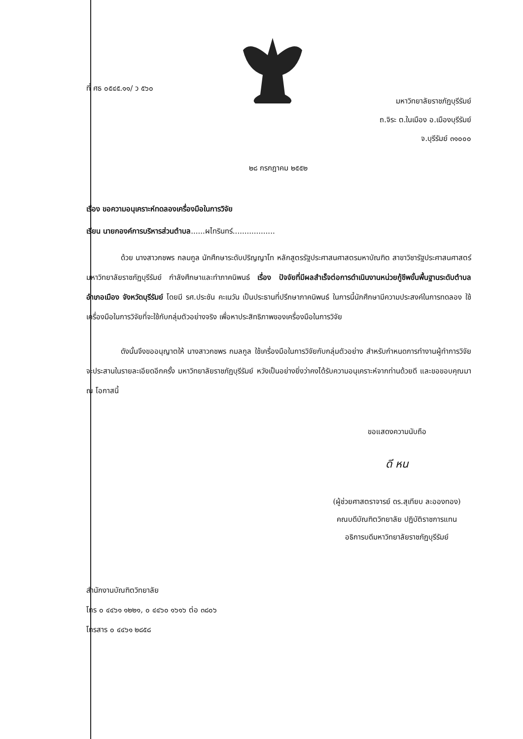ที่ ศธ ๐๕๔๕.๑๑/ ว ๕๖๐
มหาวิทยาลัยราชภัฏบุรีรัมย์
ถ.จิระ ต.ในเมือง อ.เมืองบุรีรัมย์
จ.บุรีรัมย์ ๓๑๐๐๐
๒๘ กรกฎาคม ๒๕๕๒
เรื่อง ขอความอนุเคราะห์ทดลองเครื่องมือในการวิจัย
เรียน นายกองค์การบริหารส่วนตำบล......ผไทรินทร์..................
ด้วย นางสาวกชพร กลมกูล นักศึกษาระดับปริญญาโท หลักสูตรรัฐประศาสนศาสตรมหาบัณฑิต สาขาวิชารัฐประศาสนศาสตร์ มหาวิทยาลัยราชภัฏบุรีรัมย์ กำลังศึกษาและทำภาคนิพนธ์ เรื่อง ปัจจัยที่มีผลสำเร็จต่อการดำเนินงานหน่วยกู้ชีพขั้นพื้นฐานระดับตำบล อำเภอเมือง จังหวัดบุรีรัมย์ โดยมี รศ.ประชัน คะเนวัน เป็นประธานที่ปรึกษาภาคนิพนธ์ ในการนี้นักศึกษามีความประสงค์ในการทดลอง ใช้เครื่องมือในการวิจัยที่จะใช้กับกลุ่มตัวอย่างจริง เพื่อหาประสิทธิภาพของเครื่องมือในการวิจัย
ดังนั้นจึงขออนุญาตให้ นางสาวกชพร กมลกูล ใช้เครื่องมือในการวิจัยกับกลุ่มตัวอย่าง สำหรับกำหนดการทำงานผู้ทำการวิจัยจะประสานในรายละเอียดอีกครั้ง มหาวิทยาลัยราชภัฏบุรีรัมย์ หวังเป็นอย่างยิ่งว่าคงได้รับความอนุเคราะห์จากท่านด้วยดี และขอขอบคุณมา ณ โอกาสนี้
ขอแสดงความนับถือ
ดี หน
(ผู้ช่วยศาสตราจารย์ ดร.สุเทียบ ละอองทอง)
คณบดีบัณฑิตวิทยาลัย ปฏิบัติราชการแทน
อธิการบดีมหาวิทยาลัยราชภัฏบุรีรัมย์
สำนักงานบัณฑิตวิทยาลัย
โทร ๐ ๔๔๖๑ ๑๒๒๑, ๐ ๔๔๖๐ ๑๖๑๖ ต่อ ๓๘๐๖
โทรสาร ๐ ๔๔๖๑ ๒๘๕๘